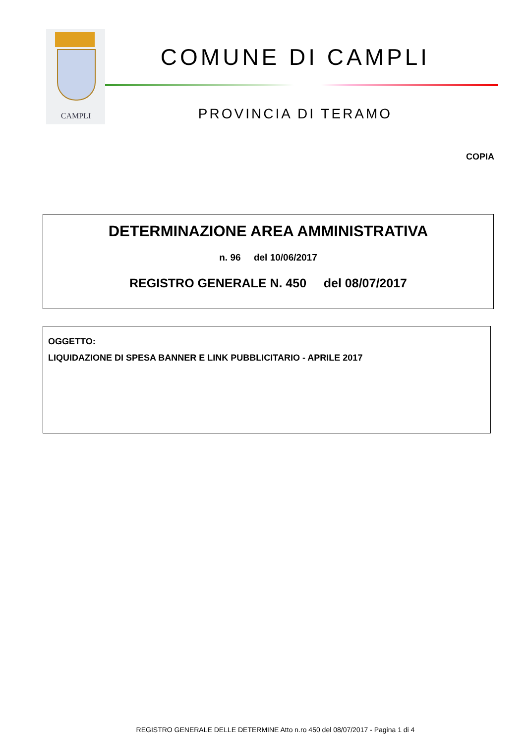CAMPLI
COMUNE DI CAMPLI
PROVINCIA DI TERAMO
COPIA
DETERMINAZIONE AREA AMMINISTRATIVA
n. 96 del 10/06/2017
REGISTRO GENERALE N. 450 del 08/07/2017
OGGETTO:
LIQUIDAZIONE DI SPESA BANNER E LINK PUBBLICITARIO - APRILE 2017
REGISTRO GENERALE DELLE DETERMINE Atto n.ro 450 del 08/07/2017 - Pagina 1 di 4